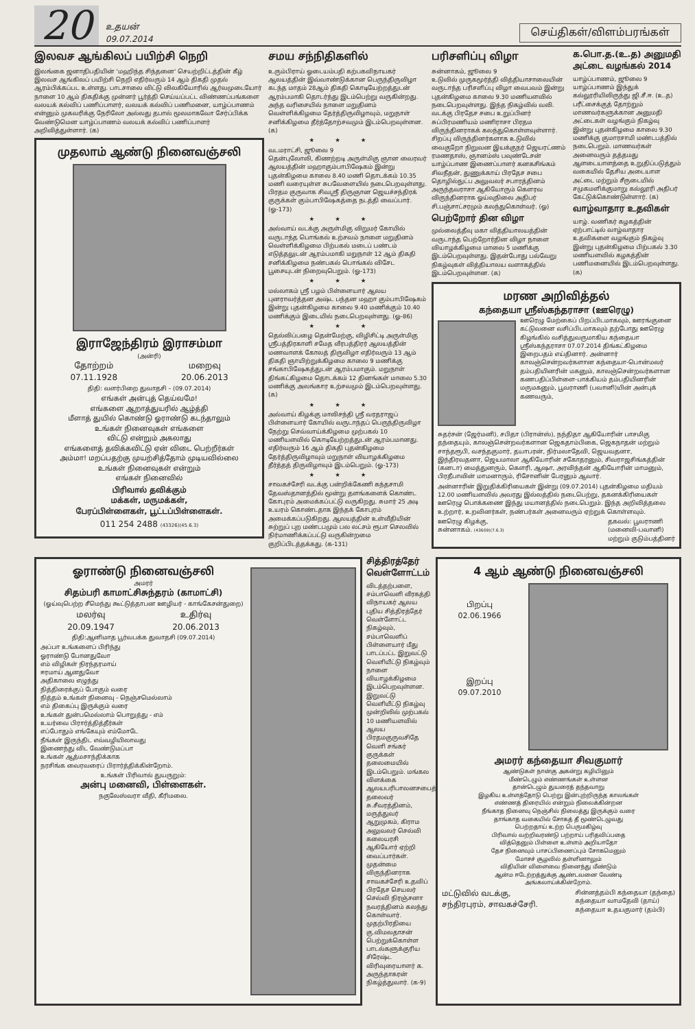20
உதயன்
09.07.2014
செய்திகள்/விளம்பரங்கள்
இலவச ஆங்கிலப் பயிற்சி நெறி
இலங்கை ஜனாதிபதியின் 'மஹிந்த சிந்தனை' செயற்றிட்டத்தின் கீழ் இலவச ஆங்கிலப் பயிற்சி நெறி எதிர்வரும் 14 ஆம் திகதி முதல் ஆரம்பிக்கப்பட உள்ளது. பாடசாலை விட்டு விலகியோரில் ஆர்வமுடையோர் நாளை 10 ஆம் திகதிக்கு முன்னர் பூர்த்தி செய்யப்பட்ட விண்ணப்பங்களை வலயக் கல்விப் பணிப்பாளர், வலயக் கல்விப் பணிமனை, யாழ்ப்பாணம் என்னும் முகவரிக்கு நேரிலோ அல்லது தபால் மூலமாகவோ சேர்ப்பிக்க வேண்டுமென யாழ்ப்பாணம் வலயக் கல்விப் பணிப்பாளர் அறிவித்துள்ளார். (க)
முதலாம் ஆண்டு நினைவஞ்சலி
இராஜேந்திரம் இராசம்மா
(அன்ரி)
தோற்றம்
07.11.1928
மறைவு
20.06.2013
திதி: வளர்பிறை துவாதசி – (09.07.2014)
எங்கள் அன்புத் தெய்வமே!
எங்களை ஆறாத்துயரில் ஆழ்த்தி
மீளாத் துயில் கொண்டு ஓராண்டு கடந்தாலும்
உங்கள் நினைவுகள் எங்களை
விட்டு என்றும் அகலாது
எங்களைத் தவிக்கவிட்டு ஏன் விடை பெற்றீர்கள்
அம்மா! மறப்பதற்கு முயற்சித்தோம் முடியவில்லை
உங்கள் நினைவுகள் என்றும்
எங்கள் நினைவில்
பிரிவால் தவிக்கும்
மக்கள், மருமக்கள்,
பேரப்பிள்ளைகள், பூட்டப்பிள்ளைகள்.
011 254 2488 (43326)(45.6.3)
சமய சந்நிதிகளில்
உரும்பிராய் ஓடையம்பதி கற்பகவிநாயகர் ஆலயத்தின் இவ்வாண்டுக்கான பெருந்திருவிழா கடந்த மாதம் 28ஆம் திகதி கொடியேற்றத்துடன் ஆரம்பமாகி தொடர்ந்து இடம்பெற்று வருகின்றது. அந்த வரிசையில் நாளை மறுதினம் வெள்ளிக்கிழமை தேர்த்திருவிழாவும், மறுநாள் சனிக்கிழமை தீர்த்தோற்சவமும் இடம்பெறவுள்ளன. (க)
★★★
வடமராட்சி, ஜூலை 9
தென்புலோலி, கிணற்றடி அருள்மிகு ஞான வைரவர் ஆலயத்தின் மஹாகும்பாபிஷேகம் இன்று புதன்கிழமை காலை 8.40 மணி தொடக்கம் 10.35 மணி வரையுள்ள சுபவேளையில் நடைபெறவுள்ளது. பிரதம குருவாக சிவஸ்ரீ திருஞான ஜெயச்சந்திரக் குருக்கள் கும்பாபிஷேகத்தை நடத்தி வைப்பார். (ஓ-173)
★★★
அல்வாய் வடக்கு அருள்மிகு விறுமர் கோயில் வருடாந்த பொங்கல் உற்சவம் நாளை மறுதினம் வெள்ளிக்கிழமை பிற்பகல் மடைப் பண்டம் எடுத்தலுடன் ஆரம்பமாகி மறுநாள் 12 ஆம் திகதி சனிக்கிழமை நண்பகல் பொங்கல் விசேட பூசையுடன் நிறைவுபெறும். (ஓ-173)
★★★
மல்லாகம் ஸ்ரீ பழம் பிள்ளையார் ஆலய புனராவர்த்தன அஷ்ட பந்தன மஹா கும்பாபிஷேகம் இன்று புதன்கிழமை காலை 9.40 மணிக்கும் 10.40 மணிக்கும் இடையில் நடைபெறவுள்ளது. (ஓ-86)
★★★
தெல்லிப்பழை தென்மேற்கு, விழிசிட்டி அருள்மிகு ஸ்ரீபத்திரகாளி சமேத வீரபத்திரர் ஆலயத்தின் மணவாளக் கோலத் திருவிழா எதிர்வரும் 13 ஆம் திகதி ஞாயிற்றுக்கிழமை காலை 9 மணிக்கு சங்காபிஷேகத்துடன் ஆரம்பமாகும். மறுநாள் திங்கட்கிழமை தொடக்கம் 12 தினங்கள் மாலை 5.30 மணிக்கு அலங்கார உற்சவமும் இடம்பெறவுள்ளது. (க)
★★★
அல்வாய் கிழக்கு மாலிசந்தி ஸ்ரீ வரதராஜப் பிள்ளையார் கோயில் வருடாந்தப் பெருந்திருவிழா நேற்று செவ்வாய்க்கிழமை முற்பகல் 10 மணியளவில் கொடியேற்றத்துடன் ஆரம்பமானது. எதிர்வரும் 16 ஆம் திகதி புதன்கிழமை தேர்த்திருவிழாவும் மறுநாள் வியாழக்கிழமை தீர்த்தத் திருவிழாவும் இடம்பெறும். (ஓ-173)
★★★
சாவகச்சேரி வடக்கு பன்றிக்கேணி கந்தசாமி தேவஸ்தானத்தில் மூன்று தளங்களைக் கொண்ட கோபுரம் அமைக்கப்பட்டு வருகிறது. சுமார் 25 அடி உயரம் கொண்டதாக இந்தக் கோபுரம் அமைக்கப்படுகிறது. ஆலயத்தின் உள்வீதியின் சுற்றுப் புற மண்டபமும் பல லட்சம் ரூபா செலவில் நிர்மாணிக்கப்பட்டு வருகின்றமை குறிப்பிடத்தக்கது. (க-131)
பரிசளிப்பு விழா
சுன்னாகம், ஜூலை 9
உடுவில் முருகமூர்த்தி வித்தியாசாலையின் வருடாந்த பரிசளிப்பு விழா வைபவம் இன்று புதன்கிழமை காலை 9.30 மணியளவில் நடைபெறவுள்ளது. இந்த நிகழ்வில் வலி. வடக்கு பிரதேச சபை உறுப்பினர் சுப்பிரமணியம் மணிராசா பிரதம விருந்தினராகக் கலந்துகொள்ளவுள்ளார். சிறப்பு விருந்தினர்களாக உடுவில் வைகுறோ நிறுவன இயக்குநர் ஜெயரட்ணம் ரமணதாஸ், ஞானம்ஸ் பவுண்டேசன் யாழ்ப்பாண இணைப்பாளர் கனகசிங்கம் சிவநீதன், துணுக்காய் பிரதேச சபை தொழில்நுட்ப அலுவலர் சபாரத்தினம் அருந்தவராசா ஆகியோரும் கௌரவ விருந்தினராக ஓய்வுநிலை அதிபர் சி.பஞ்சாட்சரமும் கலந்துகொள்வர். (ஓ)
பெற்றோர் தின விழா
முல்லைத்தீவு மகா வித்தியாலயத்தின் வருடாந்த பெற்றோர்தின விழா நாளை வியாழக்கிழமை மாலை 5 மணிக்கு இடம்பெறவுள்ளது. இதன்போது பல்வேறு நிகழ்வுகள் வித்தியாலய வளாகத்தில் இடம்பெறவுள்ளன. (க)
க.பொ.த.(உ.த) அனுமதி அட்டை வழங்கல் 2014
யாழ்ப்பாணம், ஜூலை 9
யாழ்ப்பாணம் இந்துக் கல்லூரியிலிருந்து ஜி.சீ.ஈ. (உ.த) பரீட்சைக்குத் தோற்றும் மாணவர்களுக்கான அனுமதி அட்டைகள் வழங்கும் நிகழ்வு இன்று புதன்கிழமை காலை 9.30 மணிக்கு குமாரசாமி மண்டபத்தில் நடைபெறும். மாணவர்கள் அனைவரும் தத்தமது ஆளடையாளத்தை உறுதிப்படுத்தும் வகையில் தேசிய அடையாள அட்டை மற்றும் சீருடையில் சமுகமளிக்குமாறு கல்லூரி அதிபர் கேட்டுக்கொண்டுள்ளார். (க)
வாழ்வாதார உதவிகள்
யாழ். வணிகர் கழகத்தின் ஏற்பாட்டில் வாழ்வாதார உதவிகளை வழங்கும் நிகழ்வு இன்று புதன்கிழமை பிற்பகல் 3.30 மணியளவில் கழகத்தின் பணிமனையில் இடம்பெறவுள்ளது. (க)
மரண அறிவித்தல்
கந்தையா ஸ்ரீஸ்கந்தராசா (ஊரெழு)
ஊரெழு மேற்கைப் பிறப்பிடமாகவும், ஊரங்குனை கட்டுவனை வசிப்பிடமாகவும் தற்போது ஊரெழு கிழங்கில் வசித்துவருமாகிய கந்தையா ஸ்ரீஸ்கந்தராசா 07.07.2014 திங்கட்கிழமை இறைபதம் எய்தினார். அன்னார் காலஞ்சென்றவர்களான கந்தையா-பொன்மலர் தம்பதியினரின் மகனும், காலஞ்சென்றவர்களான கணபதிப்பிள்ளை-பாக்கியம் தம்பதியினரின் மருமகனும், பூவராணி (பவானி)யின் அன்புக் கணவரும்,
சுதர்சன் (ஜேர்மனி), சபிதா (பிரான்ஸ்), நந்திதா ஆகியோரின் பாசமிகு தந்தையும், காலஞ்சென்றவர்களான ஜெகதாம்பிகை, ஜெகநாதன் மற்றும் சாந்தரூபி, வசந்தகுமார், தயாபரன், நிர்மலாதேவி, ஜெயவதனா, இந்திரவதனா, ஜெயமாலா ஆகியோரின் சகோதரனும், சிவராஜசிங்கத்தின் (கனடா) மைத்துனரும், கௌரி, ஆஷா, அரவிந்தன் ஆகியோரின் மாமனும், பிரதீபாவின் மாமனாரும், ரிசோனின் பேரனும் ஆவார்.
அன்னாரின் இறுதிக்கிரியைகள் இன்று (09.07.2014) புதன்கிழமை மதியம் 12.00 மணியளவில் அவரது இல்லத்தில் நடைபெற்று, தகனக்கிரியைகள் ஊரெழு பொக்கணை இந்து மயானத்தில் நடைபெறும். இந்த அறிவித்தலை உற்றார், உறவினர்கள், நண்பர்கள் அனைவரும் ஏற்றுக் கொள்ளவும்.
ஊரெழு கிழக்கு,
சுன்னாகம். (43609)(7.6.3)
தகவல்: பூவராணி
(மனைவி-பவானி)
மற்றும் குடும்பத்தினர்
ஓராண்டு நினைவஞ்சலி
அமரர்
சிதம்பரி காமாட்சிசுந்தரம் (காமாட்சி)
(ஓய்வுபெற்ற சீமெந்து கூட்டுத்தாபன ஊழியர் - காங்கேசன்துறை)
மலர்வு
20.09.1947
உதிர்வு
20.06.2013
திதி:ஆனிமாத பூர்வபக்க துவாதசி (09.07.2014)
அப்பா உங்களைப் பிரிந்து
ஓராண்டு போனதுவோ
எம் விழிகள் நிரந்தரமாய்
ஈரமாய் ஆனதுவோ
அதிகாலை எழுந்து
நித்திரைக்குப் போகும் வரை
நித்தம் உங்கள் நினைவு - நெஞ்சமெல்லாம்
எம் திகைப்பு இருக்கும் வரை
உங்கள் துன்பமெல்லாம் பொறுத்து - எம்
உயர்வை பிரார்த்தித்தீர்கள்
எப்போதும் எங்கேயும் எம்மோடே
நீங்கள் இருந்திட எவ்வழியிலாவது
இணைந்து விட வேண்டுமப்பா
உங்கள் ஆத்மசாந்திக்காக
நரசிங்க வைரவரைப் பிரார்த்திக்கின்றோம்.
உங்கள் பிரிவால் துயருறும்:
அன்பு மனைவி, பிள்ளைகள்.
நகுலேஸ்வரா வீதி, கீரிமலை.
சித்திரத்தேர் வெள்ளோட்டம்
விடத்தற்பளை, சம்பாவெளி வீரகத்தி விநாயகர் ஆலய புதிய சித்திரத்தேர் வெள்ளோட்ட நிகழ்வும், சம்பாவெளிப் பிள்ளையார் மீது பாடப்பட்ட இறுவட்டு வெளியீட்டு நிகழ்வும் நாளை வியாழக்கிழமை இடம்பெறவுள்ளன. இறுவட்டு வெளியீட்டு நிகழ்வு முன்றிலில் முற்பகல் 10 மணியளவில் ஆலய பிரதமகுருவசிதே வெளி சங்கர் குருக்கள் தலைமையில் இடம்பெறும். மங்கல விளக்கை ஆலயபரிபாலனசபைத் தலைவர் சு.சீவரத்தினம், மருத்துவர் ஆறுமுகம், கிராம அலுவலர் செல்வி கலையரசி ஆகியோர் ஏற்றி வைப்பார்கள். முதன்மை விருந்தினராக சாவகச்சேரி உதவிப் பிரதேச செயலர் செல்வி நிரஞ்சனா நவரத்தினம் கலந்து கொள்வார். முதற்பிரதியை கு.விமலதாசன் பெற்றுக்கொள்ள பாடல்களுக்குரிய சிரேஷ்ட விரிவுரையாளர் க. அருந்தாகரன் நிகழ்த்துவார். (க-9)
4 ஆம் ஆண்டு நினைவஞ்சலி
பிறப்பு
02.06.1966
இறப்பு
09.07.2010
அமரர் கந்தையா சிவகுமார்
ஆண்டுகள் நான்கு அகன்று கழியினும்
மீண்டெழும் எண்ணங்கள் உள்ளன
தான்டெழும் துயரைத் தந்தவாறு
இழகிய உள்ளத்தோடு பெற்று இன்புற்றிருந்த காலங்கள்
எண்ணத் திரையில் என்றும் நிலைக்கின்றன
நீங்காத நினைவு நெஞ்சில் நிலைத்து இருக்கும் வரை
தாங்காத வகையில் சோகத் தீ மூண்டெழுவது
பெற்றதாய் உற்ற பெருமகிழ்வு
பிரிவால் வற்றிவரண்டு பற்றாய் பரிதவிப்பதை
வித்தெனும் பிள்ளை உள்ளம் அறியாதோ
தேச நினைவும் பாசப்பிணைப்பும் சோகமெனும்
மோசச் சூழலில் தள்ளினாலும்
விதியின் விளைவை நினைந்து மீண்டும்
ஆன்ம ஈடேற்றத்துக்கு ஆண்டவனை வேண்டி
அங்கலாய்க்கின்றோம்.
மட்டுவில் வடக்கு,
சந்திரபுரம், சாவகச்சேரி.
சின்னத்தம்பி கந்தையா (தந்தை)
கந்தையா வாமதேவி (தாய்)
கந்தையா உதயகுமார் (தம்பி)